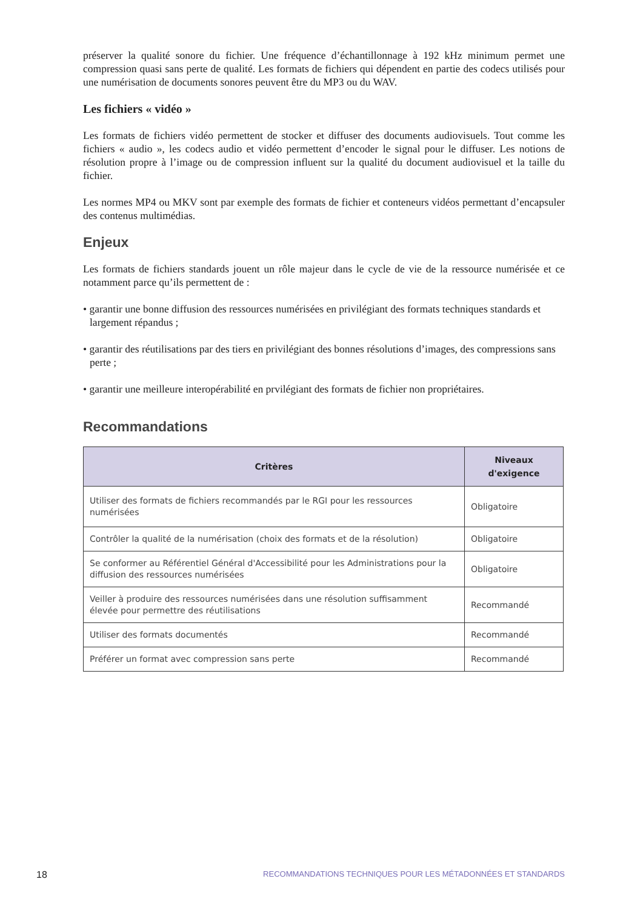préserver la qualité sonore du fichier. Une fréquence d’échantillonnage à 192 kHz minimum permet une compression quasi sans perte de qualité. Les formats de fichiers qui dépendent en partie des codecs utilisés pour une numérisation de documents sonores peuvent être du MP3 ou du WAV.
Les fichiers « vidéo »
Les formats de fichiers vidéo permettent de stocker et diffuser des documents audiovisuels. Tout comme les fichiers « audio », les codecs audio et vidéo permettent d’encoder le signal pour le diffuser. Les notions de résolution propre à l’image ou de compression influent sur la qualité du document audiovisuel et la taille du fichier.
Les normes MP4 ou MKV sont par exemple des formats de fichier et conteneurs vidéos permettant d’encapsuler des contenus multimédias.
Enjeux
Les formats de fichiers standards jouent un rôle majeur dans le cycle de vie de la ressource numérisée et ce notamment parce qu’ils permettent de :
• garantir une bonne diffusion des ressources numérisées en privilégiant des formats techniques standards et largement répandus ;
• garantir des réutilisations par des tiers en privilégiant des bonnes résolutions d’images, des compressions sans perte ;
• garantir une meilleure interopérabilité en prvilégiant des formats de fichier non propriétaires.
Recommandations
| Critères | Niveaux d'exigence |
| --- | --- |
| Utiliser des formats de fichiers recommandés par le RGI pour les ressources numérisées | Obligatoire |
| Contrôler la qualité de la numérisation (choix des formats et de la résolution) | Obligatoire |
| Se conformer au Référentiel Général d'Accessibilité pour les Administrations pour la diffusion des ressources numérisées | Obligatoire |
| Veiller à produire des ressources numérisées dans une résolution suffisamment élevée pour permettre des réutilisations | Recommandé |
| Utiliser des formats documentés | Recommandé |
| Préférer un format avec compression sans perte | Recommandé |
18 RECOMMANDATIONS TECHNIQUES POUR LES MÉTADONNÉES ET STANDARDS